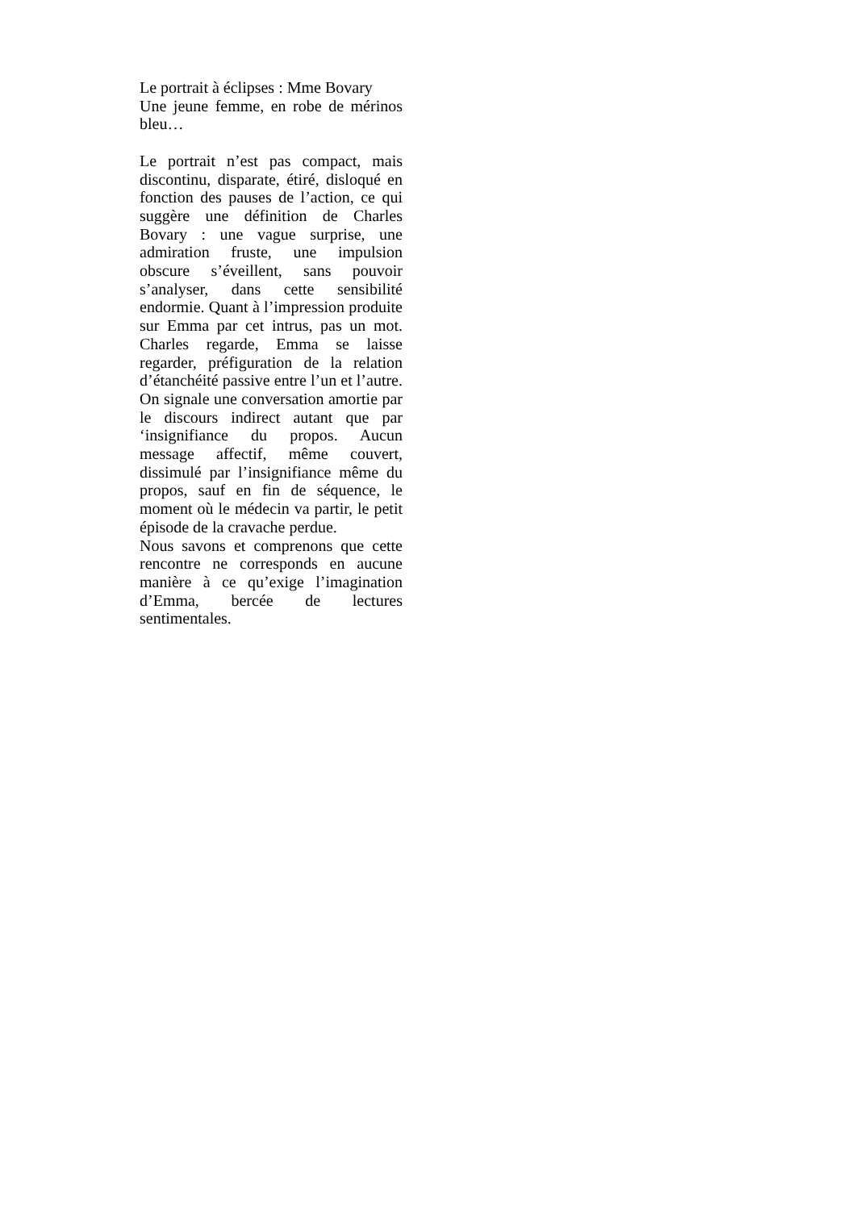Le portrait à éclipses : Mme Bovary
Une jeune femme, en robe de mérinos bleu…
Le portrait n’est pas compact, mais discontinu, disparate, étiré, disloqué en fonction des pauses de l’action, ce qui suggère une définition de Charles Bovary : une vague surprise, une admiration fruste, une impulsion obscure s’éveillent, sans pouvoir s’analyser, dans cette sensibilité endormie. Quant à l’impression produite sur Emma par cet intrus, pas un mot. Charles regarde, Emma se laisse regarder, préfiguration de la relation d’étanchéité passive entre l’un et l’autre. On signale une conversation amortie par le discours indirect autant que par ‘insignifiance du propos. Aucun message affectif, même couvert, dissimulé par l’insignifiance même du propos, sauf en fin de séquence, le moment où le médecin va partir, le petit épisode de la cravache perdue.
Nous savons et comprenons que cette rencontre ne corresponds en aucune manière à ce qu’exige l’imagination d’Emma, bercée de lectures sentimentales.